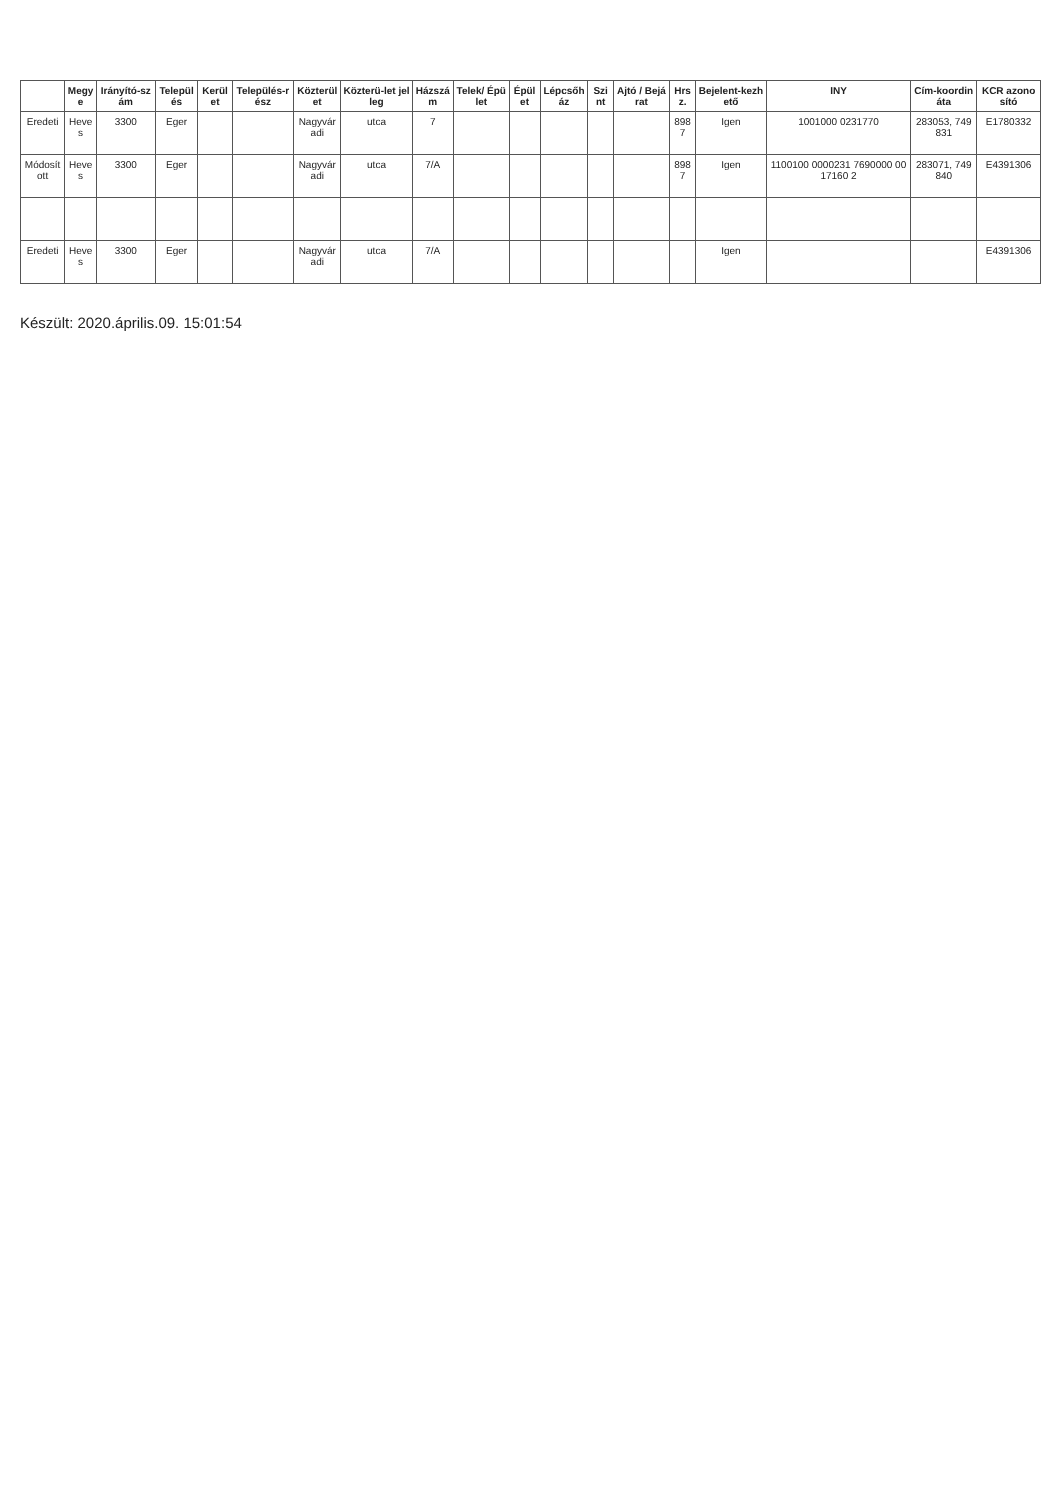| | Megye | Irányító-szám | Település | Kerület | Település-rész | Közterület | Közterü-let jelleg | Házszám | Telek/ Épület | Épület | Lépcsőház | Szint | Ajtó / Bejárat | Hrsz. | Bejelent-kezhető | INY | Cím-koordináta | KCR azonosító |
| --- | --- | --- | --- | --- | --- | --- | --- | --- | --- | --- | --- | --- | --- | --- | --- | --- | --- | --- |
| Eredeti | Heves | 3300 | Eger | | | Nagyváradi | utca | 7 | | | | | | 8987 | Igen | 1001000 0231770 | 283053, 749831 | E1780332 |
| Módosított | Heves | 3300 | Eger | | | Nagyváradi | utca | 7/A | | | | | | 8987 | Igen | 1100100 0000231 7690000 0017160 2 | 283071, 749840 | E4391306 |
| Eredeti | Heves | 3300 | Eger | | | Nagyváradi | utca | 7/A | | | | | | | Igen | | | E4391306 |
Készült: 2020.április.09. 15:01:54